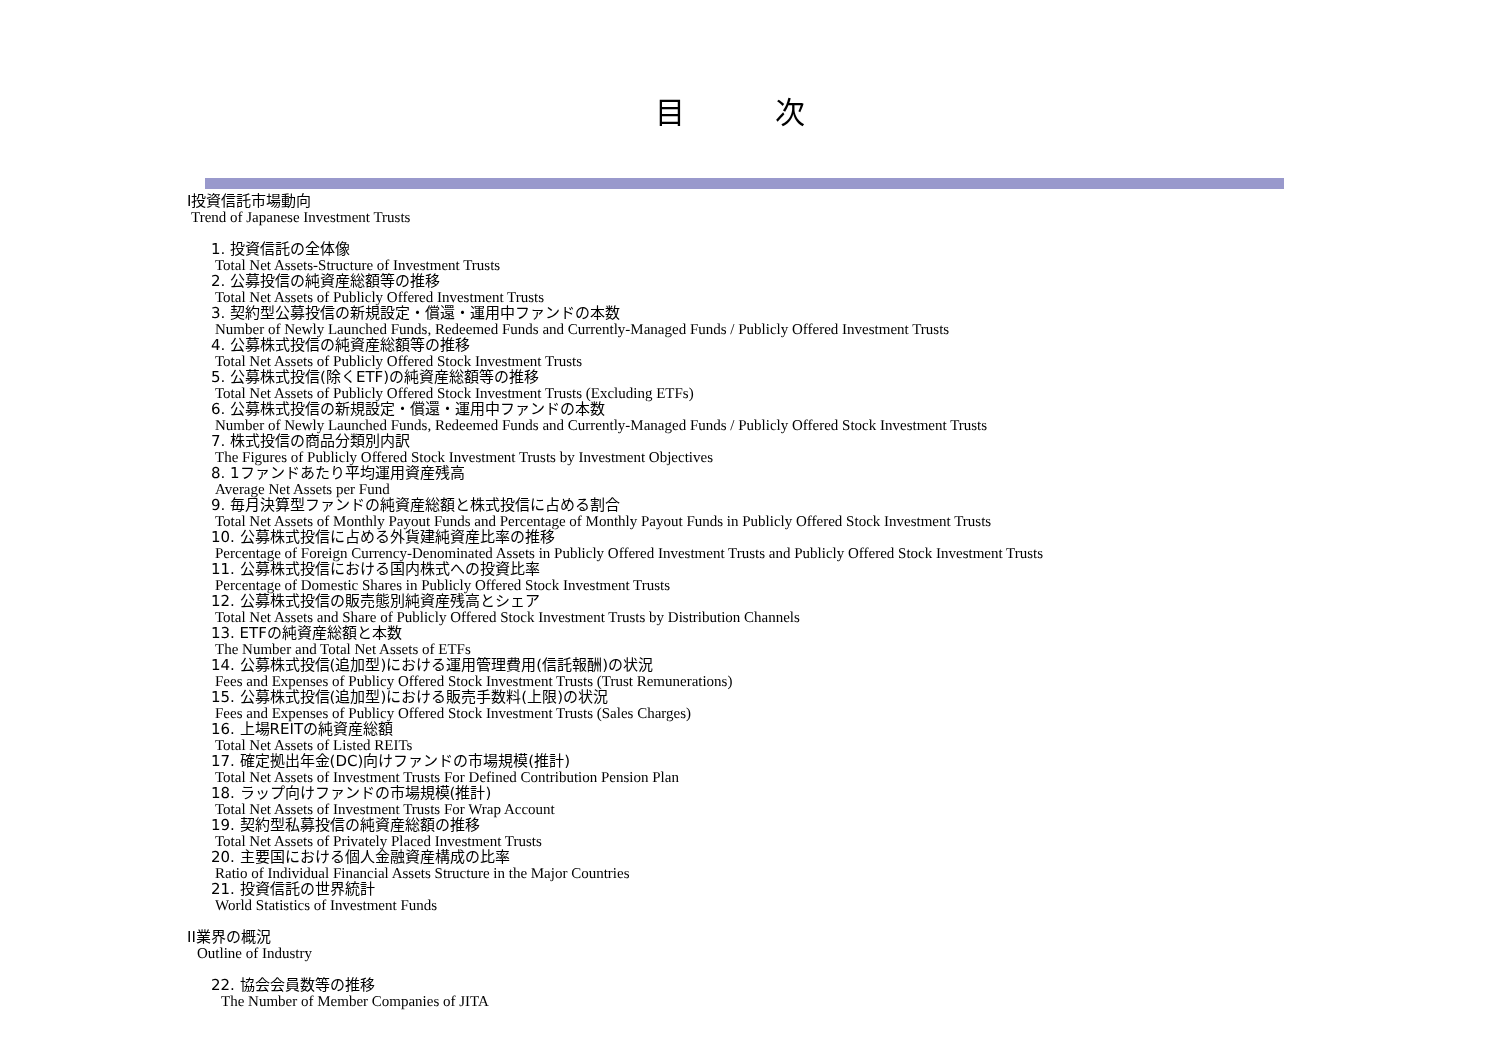目 次
I投資信託市場動向
Trend of Japanese Investment Trusts
1. 投資信託の全体像
Total Net Assets-Structure of Investment Trusts
2. 公募投信の純資産総額等の推移
Total Net Assets of Publicly Offered Investment Trusts
3. 契約型公募投信の新規設定・償還・運用中ファンドの本数
Number of Newly Launched Funds, Redeemed Funds and Currently-Managed Funds / Publicly Offered Investment Trusts
4. 公募株式投信の純資産総額等の推移
Total Net Assets of Publicly Offered Stock Investment Trusts
5. 公募株式投信(除くETF)の純資産総額等の推移
Total Net Assets of Publicly Offered Stock Investment Trusts (Excluding ETFs)
6. 公募株式投信の新規設定・償還・運用中ファンドの本数
Number of Newly Launched Funds, Redeemed Funds and Currently-Managed Funds / Publicly Offered Stock Investment Trusts
7. 株式投信の商品分類別内訳
The Figures of Publicly Offered Stock Investment Trusts by Investment Objectives
8. 1ファンドあたり平均運用資産残高
Average Net Assets per Fund
9. 毎月決算型ファンドの純資産総額と株式投信に占める割合
Total Net Assets of Monthly Payout Funds and Percentage of Monthly Payout Funds in Publicly Offered Stock Investment Trusts
10. 公募株式投信に占める外貨建純資産比率の推移
Percentage of Foreign Currency-Denominated Assets in Publicly Offered Investment Trusts and Publicly Offered Stock Investment Trusts
11. 公募株式投信における国内株式への投資比率
Percentage of Domestic Shares in Publicly Offered Stock Investment Trusts
12. 公募株式投信の販売態別純資産残高とシェア
Total Net Assets and Share of Publicly Offered Stock Investment Trusts by Distribution Channels
13. ETFの純資産総額と本数
The Number and Total Net Assets of ETFs
14. 公募株式投信(追加型)における運用管理費用(信託報酬)の状況
Fees and Expenses of Publicy Offered Stock Investment Trusts (Trust Remunerations)
15. 公募株式投信(追加型)における販売手数料(上限)の状況
Fees and Expenses of Publicy Offered Stock Investment Trusts (Sales Charges)
16. 上場REITの純資産総額
Total Net Assets of Listed REITs
17. 確定拠出年金(DC)向けファンドの市場規模(推計)
Total Net Assets of Investment Trusts For Defined Contribution Pension Plan
18. ラップ向けファンドの市場規模(推計)
Total Net Assets of Investment Trusts For Wrap Account
19. 契約型私募投信の純資産総額の推移
Total Net Assets of Privately Placed Investment Trusts
20. 主要国における個人金融資産構成の比率
Ratio of Individual Financial Assets Structure in the Major Countries
21. 投資信託の世界統計
World Statistics of Investment Funds
II業界の概況
Outline of Industry
22. 協会会員数等の推移
The Number of Member Companies of JITA